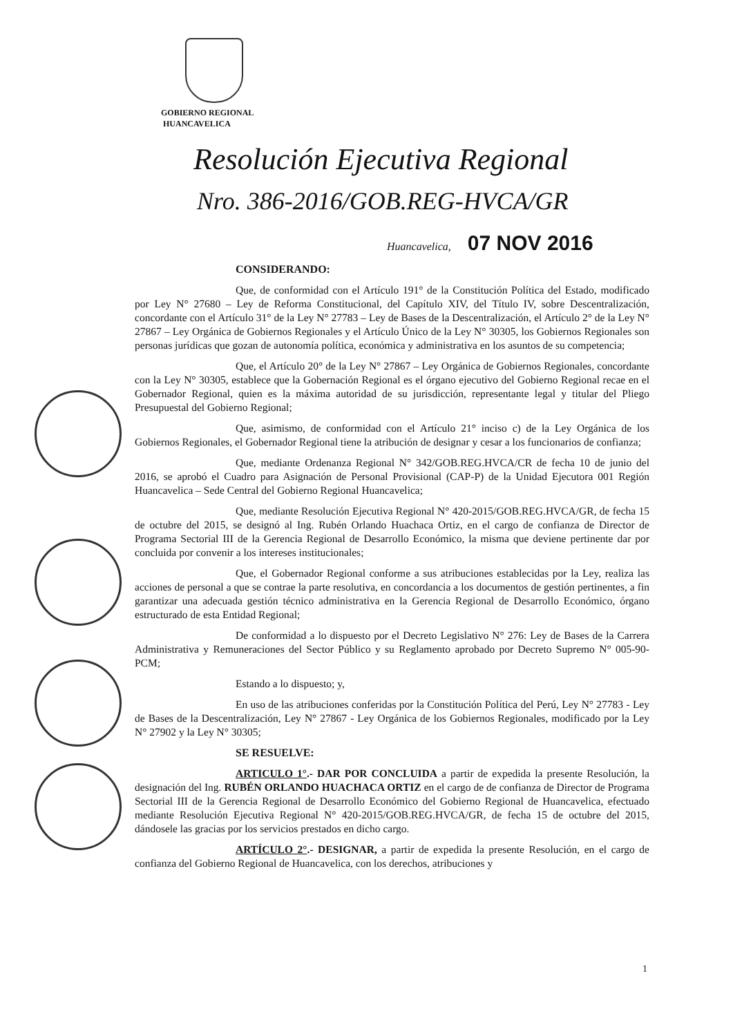GOBIERNO REGIONAL
HUANCAVELICA
Resolución Ejecutiva Regional
Nro. 386-2016/GOB.REG-HVCA/GR
Huancavelica, 07 NOV 2016
CONSIDERANDO:
Que, de conformidad con el Artículo 191° de la Constitución Política del Estado, modificado por Ley N° 27680 – Ley de Reforma Constitucional, del Capítulo XIV, del Título IV, sobre Descentralización, concordante con el Artículo 31° de la Ley N° 27783 – Ley de Bases de la Descentralización, el Artículo 2° de la Ley N° 27867 – Ley Orgánica de Gobiernos Regionales y el Artículo Único de la Ley N° 30305, los Gobiernos Regionales son personas jurídicas que gozan de autonomía política, económica y administrativa en los asuntos de su competencia;
Que, el Artículo 20° de la Ley N° 27867 – Ley Orgánica de Gobiernos Regionales, concordante con la Ley N° 30305, establece que la Gobernación Regional es el órgano ejecutivo del Gobierno Regional recae en el Gobernador Regional, quien es la máxima autoridad de su jurisdicción, representante legal y titular del Pliego Presupuestal del Gobierno Regional;
Que, asimismo, de conformidad con el Artículo 21° inciso c) de la Ley Orgánica de los Gobiernos Regionales, el Gobernador Regional tiene la atribución de designar y cesar a los funcionarios de confianza;
Que, mediante Ordenanza Regional N° 342/GOB.REG.HVCA/CR de fecha 10 de junio del 2016, se aprobó el Cuadro para Asignación de Personal Provisional (CAP-P) de la Unidad Ejecutora 001 Región Huancavelica – Sede Central del Gobierno Regional Huancavelica;
Que, mediante Resolución Ejecutiva Regional N° 420-2015/GOB.REG.HVCA/GR, de fecha 15 de octubre del 2015, se designó al Ing. Rubén Orlando Huachaca Ortiz, en el cargo de confianza de Director de Programa Sectorial III de la Gerencia Regional de Desarrollo Económico, la misma que deviene pertinente dar por concluida por convenir a los intereses institucionales;
Que, el Gobernador Regional conforme a sus atribuciones establecidas por la Ley, realiza las acciones de personal a que se contrae la parte resolutiva, en concordancia a los documentos de gestión pertinentes, a fin garantizar una adecuada gestión técnico administrativa en la Gerencia Regional de Desarrollo Económico, órgano estructurado de esta Entidad Regional;
De conformidad a lo dispuesto por el Decreto Legislativo N° 276: Ley de Bases de la Carrera Administrativa y Remuneraciones del Sector Público y su Reglamento aprobado por Decreto Supremo N° 005-90-PCM;
Estando a lo dispuesto; y,
En uso de las atribuciones conferidas por la Constitución Política del Perú, Ley N° 27783 - Ley de Bases de la Descentralización, Ley N° 27867 - Ley Orgánica de los Gobiernos Regionales, modificado por la Ley N° 27902 y la Ley N° 30305;
SE RESUELVE:
ARTICULO 1°.- DAR POR CONCLUIDA a partir de expedida la presente Resolución, la designación del Ing. RUBÉN ORLANDO HUACHACA ORTIZ en el cargo de de confianza de Director de Programa Sectorial III de la Gerencia Regional de Desarrollo Económico del Gobierno Regional de Huancavelica, efectuado mediante Resolución Ejecutiva Regional N° 420-2015/GOB.REG.HVCA/GR, de fecha 15 de octubre del 2015, dándosele las gracias por los servicios prestados en dicho cargo.
ARTÍCULO 2°.- DESIGNAR, a partir de expedida la presente Resolución, en el cargo de confianza del Gobierno Regional de Huancavelica, con los derechos, atribuciones y
1